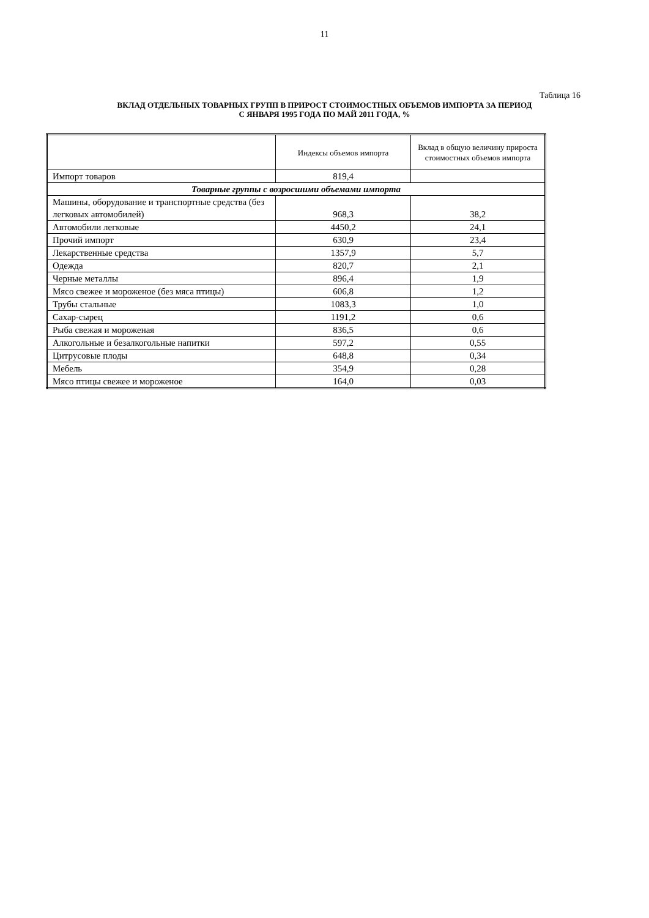11
Таблица 16
ВКЛАД ОТДЕЛЬНЫХ ТОВАРНЫХ ГРУПП В ПРИРОСТ СТОИМОСТНЫХ ОБЪЕМОВ ИМПОРТА ЗА ПЕРИОД
С ЯНВАРЯ 1995 ГОДА ПО МАЙ 2011 ГОДА, %
| | Индексы объемов импорта | Вклад в общую величину прироста стоимостных объемов импорта |
| --- | --- | --- |
| Импорт товаров | 819,4 | |
| Товарные группы с возросшими объемами импорта | | |
| Машины, оборудование и транспортные средства (без легковых автомобилей) | 968,3 | 38,2 |
| Автомобили легковые | 4450,2 | 24,1 |
| Прочий импорт | 630,9 | 23,4 |
| Лекарственные средства | 1357,9 | 5,7 |
| Одежда | 820,7 | 2,1 |
| Черные металлы | 896,4 | 1,9 |
| Мясо свежее и мороженое (без мяса птицы) | 606,8 | 1,2 |
| Трубы стальные | 1083,3 | 1,0 |
| Сахар-сырец | 1191,2 | 0,6 |
| Рыба свежая и мороженая | 836,5 | 0,6 |
| Алкогольные и безалкогольные напитки | 597,2 | 0,55 |
| Цитрусовые плоды | 648,8 | 0,34 |
| Мебель | 354,9 | 0,28 |
| Мясо птицы свежее и мороженое | 164,0 | 0,03 |